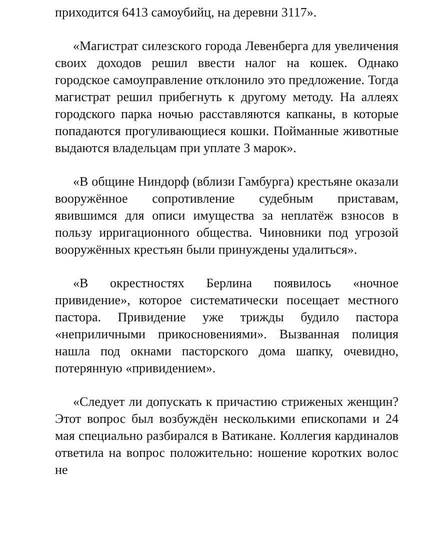приходится 6413 самоубийц, на деревни 3117».
«Магистрат силезского города Левенберга для увеличения своих доходов решил ввести налог на кошек. Однако городское самоуправление отклонило это предложение. Тогда магистрат решил прибегнуть к другому методу. На аллеях городского парка ночью расставляются капканы, в которые попадаются прогуливающиеся кошки. Пойманные животные выдаются владельцам при уплате 3 марок».
«В общине Ниндорф (вблизи Гамбурга) крестьяне оказали вооружённое сопротивление судебным приставам, явившимся для описи имущества за неплатёж взносов в пользу ирригационного общества. Чиновники под угрозой вооружённых крестьян были принуждены удалиться».
«В окрестностях Берлина появилось «ночное привидение», которое систематически посещает местного пастора. Привидение уже трижды будило пастора «неприличными прикосновениями». Вызванная полиция нашла под окнами пасторского дома шапку, очевидно, потерянную «привидением».
«Следует ли допускать к причастию стриженых женщин? Этот вопрос был возбуждён несколькими епископами и 24 мая специально разбирался в Ватикане. Коллегия кардиналов ответила на вопрос положительно: ношение коротких волос не